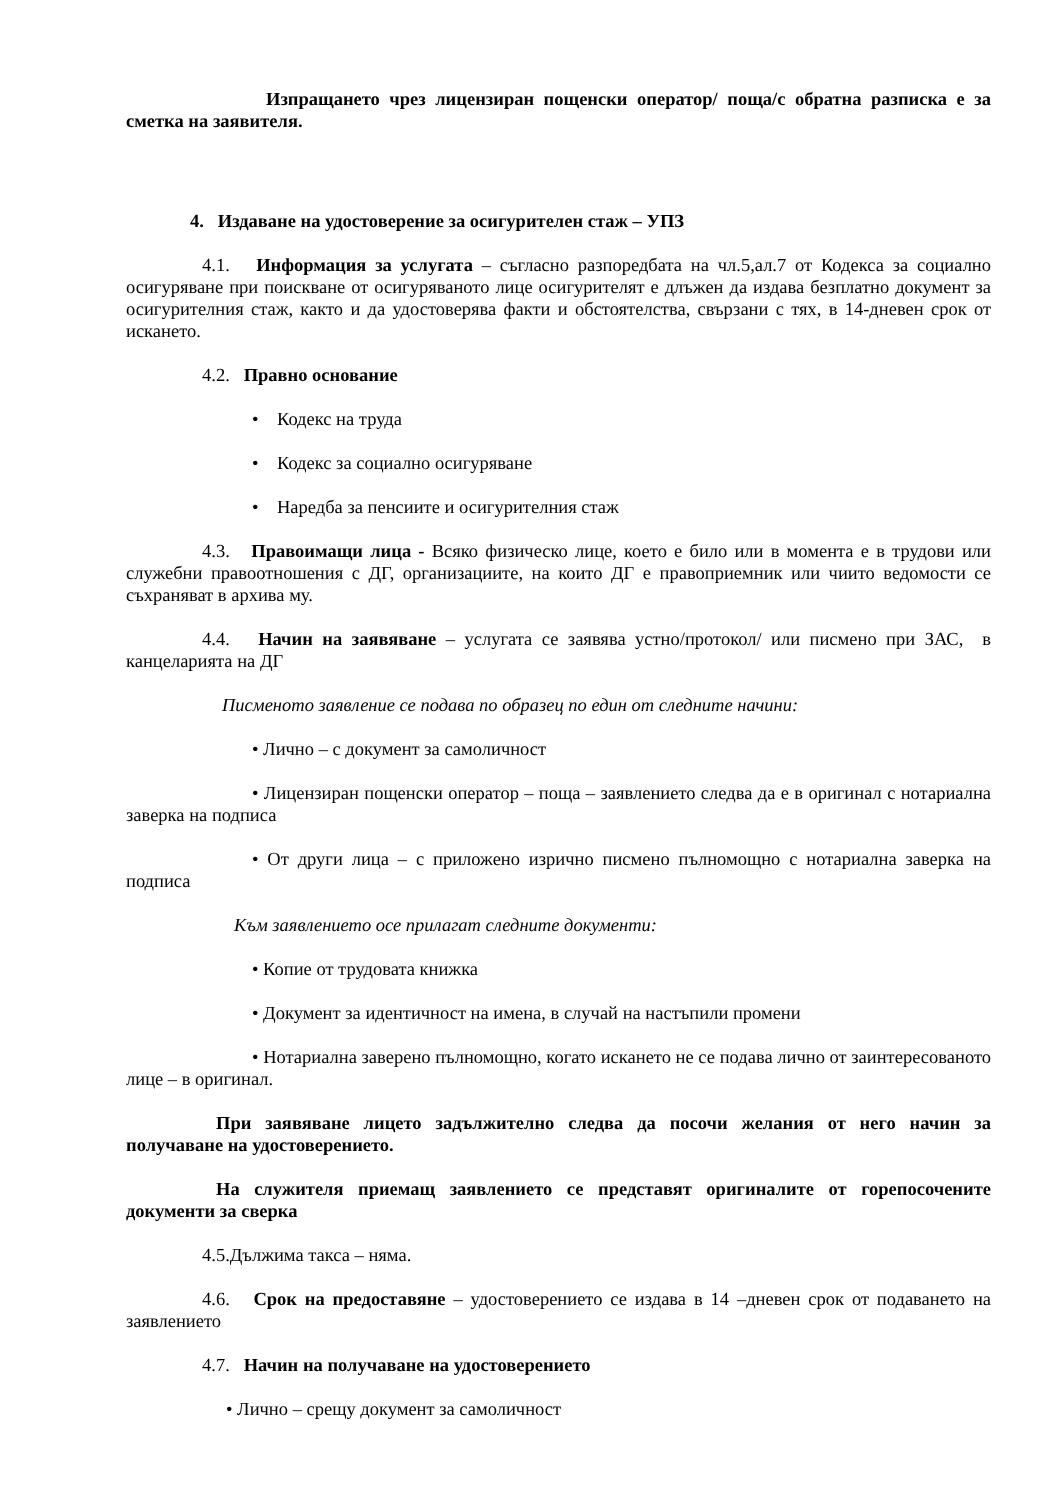Изпращането чрез лицензиран пощенски оператор/ поща/с обратна разписка е за сметка на заявителя.
4. Издаване на удостоверение за осигурителен стаж – УПЗ
4.1. Информация за услугата – съгласно разпоредбата на чл.5,ал.7 от Кодекса за социално осигуряване при поискване от осигуряваното лице осигурителят е длъжен да издава безплатно документ за осигурителния стаж, както и да удостоверява факти и обстоятелства, свързани с тях, в 14-дневен срок от искането.
4.2. Правно основание
• Кодекс на труда
• Кодекс за социално осигуряване
• Наредба за пенсиите и осигурителния стаж
4.3. Правоимащи лица - Всяко физическо лице, което е било или в момента е в трудови или служебни правоотношения с ДГ, организациите, на които ДГ е правоприемник или чиито ведомости се съхраняват в архива му.
4.4. Начин на заявяване – услугата се заявява устно/протокол/ или писмено при ЗАС, в канцеларията на ДГ
Писменото заявление се подава по образец по един от следните начини:
• Лично – с документ за самоличност
• Лицензиран пощенски оператор – поща – заявлението следва да е в оригинал с нотариална заверка на подписа
• От други лица – с приложено изрично писмено пълномощно с нотариална заверка на подписа
Към заявлението осе прилагат следните документи:
• Копие от трудовата книжка
• Документ за идентичност на имена, в случай на настъпили промени
• Нотариална заверено пълномощно, когато искането не се подава лично от заинтересованото лице – в оригинал.
При заявяване лицето задължително следва да посочи желания от него начин за получаване на удостоверението.
На служителя приемащ заявлението се представят оригиналите от горепосочените документи за сверка
4.5.Дължима такса – няма.
4.6. Срок на предоставяне – удостоверението се издава в 14 –дневен срок от подаването на заявлението
4.7. Начин на получаване на удостоверението
• Лично – срещу документ за самоличност